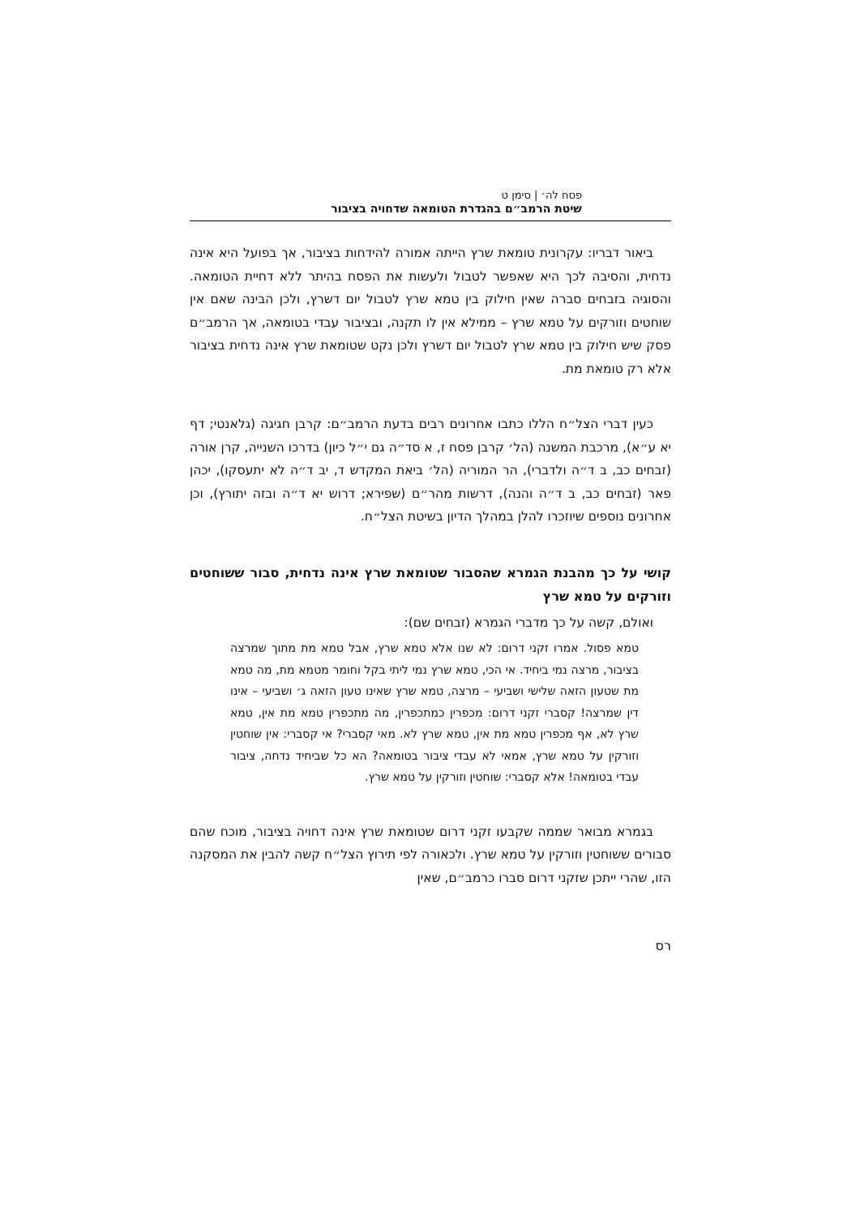פסח לה׳ | סימן ט
שיטת הרמב״ם בהגדרת הטומאה שדחויה בציבור
ביאור דבריו: עקרונית טומאת שרץ הייתה אמורה להידחות בציבור, אך בפועל היא אינה נדחית, והסיבה לכך היא שאפשר לטבול ולעשות את הפסח בהיתר ללא דחיית הטומאה. והסוגיה בזבחים סברה שאין חילוק בין טמא שרץ לטבול יום דשרץ, ולכן הבינה שאם אין שוחטים וזורקים על טמא שרץ – ממילא אין לו תקנה, ובציבור עבדי בטומאה, אך הרמב״ם פסק שיש חילוק בין טמא שרץ לטבול יום דשרץ ולכן נקט שטומאת שרץ אינה נדחית בציבור אלא רק טומאת מת.
כעין דברי הצל״ח הללו כתבו אחרונים רבים בדעת הרמב״ם: קרבן חגיגה (גלאנטי; דף יא ע״א), מרכבת המשנה (הל׳ קרבן פסח ז, א סד״ה גם י״ל כיון) בדרכו השנייה, קרן אורה (זבחים כב, ב ד״ה ולדברי), הר המוריה (הל׳ ביאת המקדש ד, יב ד״ה לא יתעסקו), יכהן פאר (זבחים כב, ב ד״ה והנה), דרשות מהר״ם (שפירא; דרוש יא ד״ה ובזה יתורץ), וכן אחרונים נוספים שיוזכרו להלן במהלך הדיון בשיטת הצל״ח.
קושי על כך מהבנת הגמרא שהסבור שטומאת שרץ אינה נדחית, סבור ששוחטים וזורקים על טמא שרץ
ואולם, קשה על כך מדברי הגמרא (זבחים שם):
טמא פסול. אמרו זקני דרום: לא שנו אלא טמא שרץ, אבל טמא מת מתוך שמרצה בציבור, מרצה נמי ביחיד. אי הכי, טמא שרץ נמי ליתי בקל וחומר מטמא מת, מה טמא מת שטעון הזאה שלישי ושביעי – מרצה, טמא שרץ שאינו טעון הזאה ג׳ ושביעי – אינו דין שמרצה! קסברי זקני דרום: מכפרין כמתכפרין, מה מתכפרין טמא מת אין, טמא שרץ לא, אף מכפרין טמא מת אין, טמא שרץ לא. מאי קסברי? אי קסברי: אין שוחטין וזורקין על טמא שרץ, אמאי לא עבדי ציבור בטומאה? הא כל שביחיד נדחה, ציבור עבדי בטומאה! אלא קסברי: שוחטין וזורקין על טמא שרץ.
בגמרא מבואר שממה שקבעו זקני דרום שטומאת שרץ אינה דחויה בציבור, מוכח שהם סבורים ששוחטין וזורקין על טמא שרץ. ולכאורה לפי תירוץ הצל״ח קשה להבין את המסקנה הזו, שהרי ייתכן שזקני דרום סברו כרמב״ם, שאין
רס